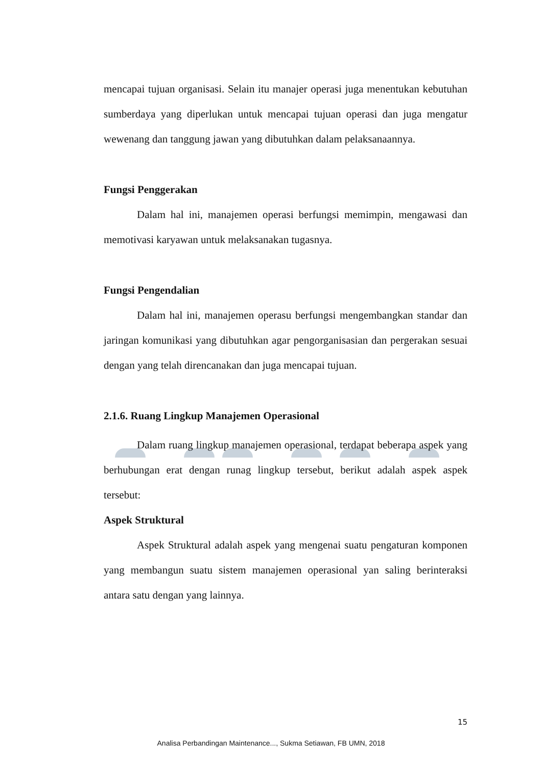mencapai tujuan organisasi. Selain itu manajer operasi juga menentukan kebutuhan sumberdaya yang diperlukan untuk mencapai tujuan operasi dan juga mengatur wewenang dan tanggung jawan yang dibutuhkan dalam pelaksanaannya.
Fungsi Penggerakan
Dalam hal ini, manajemen operasi berfungsi memimpin, mengawasi dan memotivasi karyawan untuk melaksanakan tugasnya.
Fungsi Pengendalian
Dalam hal ini, manajemen operasu berfungsi mengembangkan standar dan jaringan komunikasi yang dibutuhkan agar pengorganisasian dan pergerakan sesuai dengan yang telah direncanakan dan juga mencapai tujuan.
2.1.6. Ruang Lingkup Manajemen Operasional
Dalam ruang lingkup manajemen operasional, terdapat beberapa aspek yang berhubungan erat dengan runag lingkup tersebut, berikut adalah aspek aspek tersebut:
Aspek Struktural
Aspek Struktural adalah aspek yang mengenai suatu pengaturan komponen yang membangun suatu sistem manajemen operasional yan saling berinteraksi antara satu dengan yang lainnya.
15
Analisa Perbandingan Maintenance..., Sukma Setiawan, FB UMN, 2018